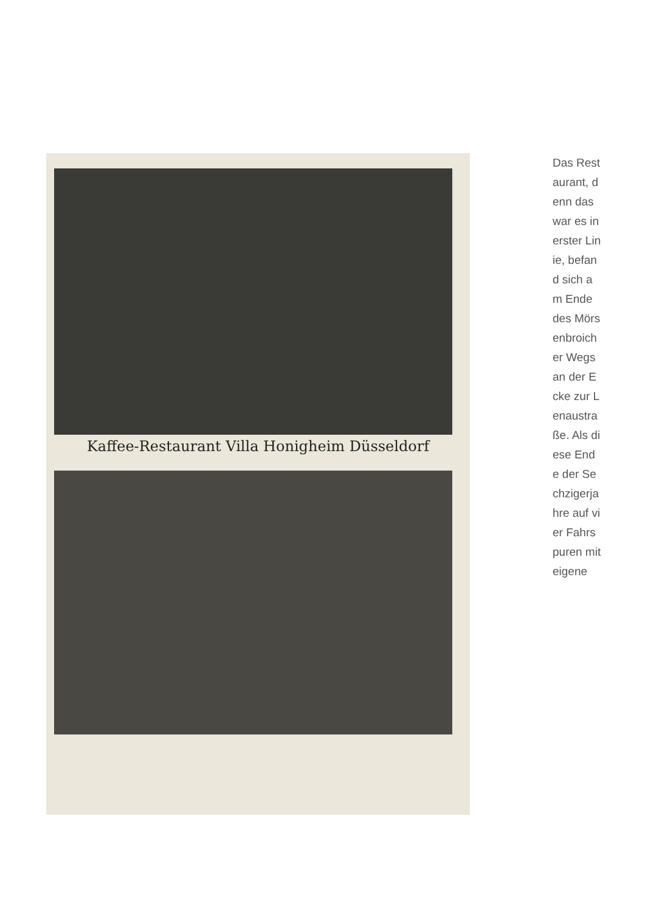Kaffee-Restaurant Villa Honigheim Düsseldorf
Das Restaurant, denn das war es in erster Linie, befand sich am Ende des Mörsenbroicher Wegs an der Ecke zur Lenaustraße. Als diese Ende der Sechzigerjahre auf vier Fahrspuren mit eigene